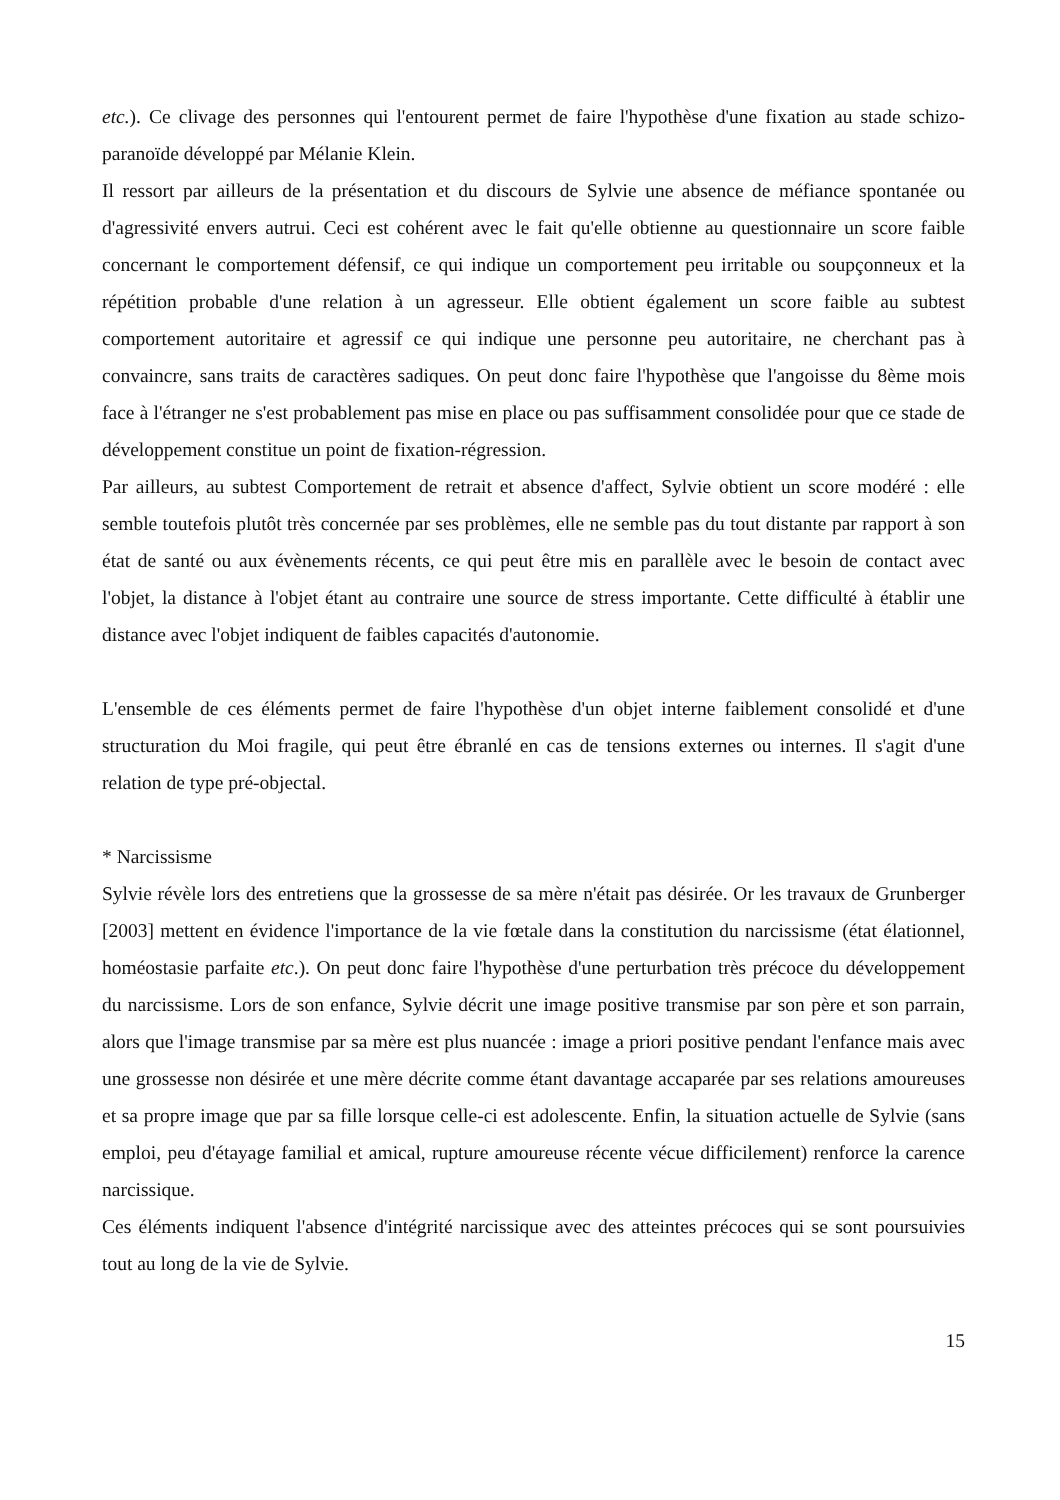etc.). Ce clivage des personnes qui l'entourent permet de faire l'hypothèse d'une fixation au stade schizo-paranoïde développé par Mélanie Klein.
Il ressort par ailleurs de la présentation et du discours de Sylvie une absence de méfiance spontanée ou d'agressivité envers autrui. Ceci est cohérent avec le fait qu'elle obtienne au questionnaire un score faible concernant le comportement défensif, ce qui indique un comportement peu irritable ou soupçonneux et la répétition probable d'une relation à un agresseur. Elle obtient également un score faible au subtest comportement autoritaire et agressif ce qui indique une personne peu autoritaire, ne cherchant pas à convaincre, sans traits de caractères sadiques. On peut donc faire l'hypothèse que l'angoisse du 8ème mois face à l'étranger ne s'est probablement pas mise en place ou pas suffisamment consolidée pour que ce stade de développement constitue un point de fixation-régression.
Par ailleurs, au subtest Comportement de retrait et absence d'affect, Sylvie obtient un score modéré : elle semble toutefois plutôt très concernée par ses problèmes, elle ne semble pas du tout distante par rapport à son état de santé ou aux évènements récents, ce qui peut être mis en parallèle avec le besoin de contact avec l'objet, la distance à l'objet étant au contraire une source de stress importante. Cette difficulté à établir une distance avec l'objet indiquent de faibles capacités d'autonomie.
L'ensemble de ces éléments permet de faire l'hypothèse d'un objet interne faiblement consolidé et d'une structuration du Moi fragile, qui peut être ébranlé en cas de tensions externes ou internes. Il s'agit d'une relation de type pré-objectal.
* Narcissisme
Sylvie révèle lors des entretiens que la grossesse de sa mère n'était pas désirée. Or les travaux de Grunberger [2003] mettent en évidence l'importance de la vie fœtale dans la constitution du narcissisme (état élationnel, homéostasie parfaite etc.). On peut donc faire l'hypothèse d'une perturbation très précoce du développement du narcissisme. Lors de son enfance, Sylvie décrit une image positive transmise par son père et son parrain, alors que l'image transmise par sa mère est plus nuancée : image a priori positive pendant l'enfance mais avec une grossesse non désirée et une mère décrite comme étant davantage accaparée par ses relations amoureuses et sa propre image que par sa fille lorsque celle-ci est adolescente. Enfin, la situation actuelle de Sylvie (sans emploi, peu d'étayage familial et amical, rupture amoureuse récente vécue difficilement) renforce la carence narcissique.
Ces éléments indiquent l'absence d'intégrité narcissique avec des atteintes précoces qui se sont poursuivies tout au long de la vie de Sylvie.
15